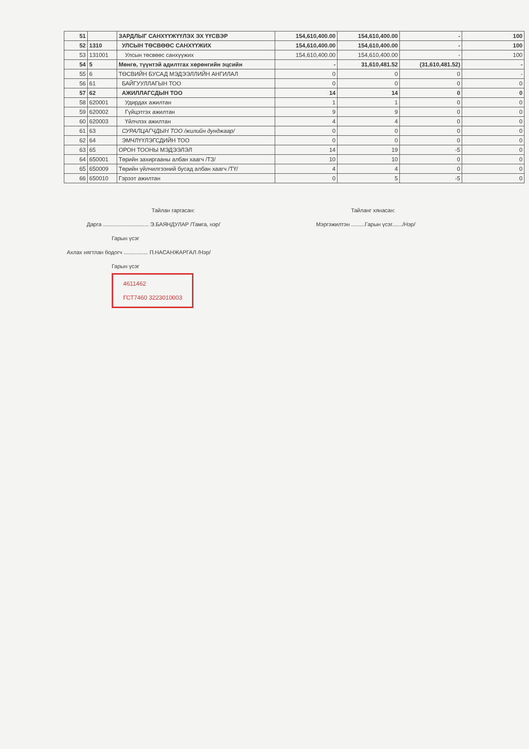| 51 | | ЗАРДЛЫГ САНХҮҮЖҮҮЛЭХ ЭХ ҮҮСВЭР | 154,610,400.00 | 154,610,400.00 | - | 100 |
| 52 | 1310 | УЛСЫН ТӨСВӨӨС САНХҮҮЖИХ | 154,610,400.00 | 154,610,400.00 | - | 100 |
| 53 | 131001 | Улсын төсвөөс санхүүжих | 154,610,400.00 | 154,610,400.00 | - | 100 |
| 54 | 5 | Мөнгө, түүнтэй адилтгах хөрөнгийн эцсийн | - | 31,610,481.52 | (31,610,481.52) | - |
| 55 | 6 | ТӨСВИЙН БУСАД МЭДЭЭЛЛИЙН АНГИЛАЛ | 0 | 0 | 0 | - |
| 56 | 61 | БАЙГУУЛЛАГЫН ТОО | 0 | 0 | 0 | 0 |
| 57 | 62 | АЖИЛЛАГСДЫН ТОО | 14 | 14 | 0 | 0 |
| 58 | 620001 | Удирдах ажилтан | 1 | 1 | 0 | 0 |
| 59 | 620002 | Гүйцэтгэх ажилтан | 9 | 9 | 0 | 0 |
| 60 | 620003 | Үйлчлэх ажилтан | 4 | 4 | 0 | 0 |
| 61 | 63 | СУРАЛЦАГЧДЫН ТОО /жилийн дунджаар/ | 0 | 0 | 0 | 0 |
| 62 | 64 | ЭМЧЛҮҮЛЭГСДИЙН ТОО | 0 | 0 | 0 | 0 |
| 63 | 65 | ОРОН ТООНЫ МЭДЭЭЛЭЛ | 14 | 19 | -5 | 0 |
| 64 | 650001 | Төрийн захиргааны албан хаагч /ТЗ/ | 10 | 10 | 0 | 0 |
| 65 | 650009 | Төрийн үйлчилгээний бусад албан хаагч /ТҮ/ | 4 | 4 | 0 | 0 |
| 66 | 650010 | Гэрээт ажилтан | 0 | 5 | -5 | 0 |
Тайлан гаргасан:
Дарга .............................. Э.БАЯНДУЛАР /Тамга, нэр/
Гарын үсэг
Ахлах нягтлан бодогч ................ П.НАСАНЖАРГАЛ /Нэр/
Гарын үсэг
4611462
ГСТ7460 3223010003
Тайланг хянасан:
Мэргэжилтэн .........Гарын үсэг......./Нэр/